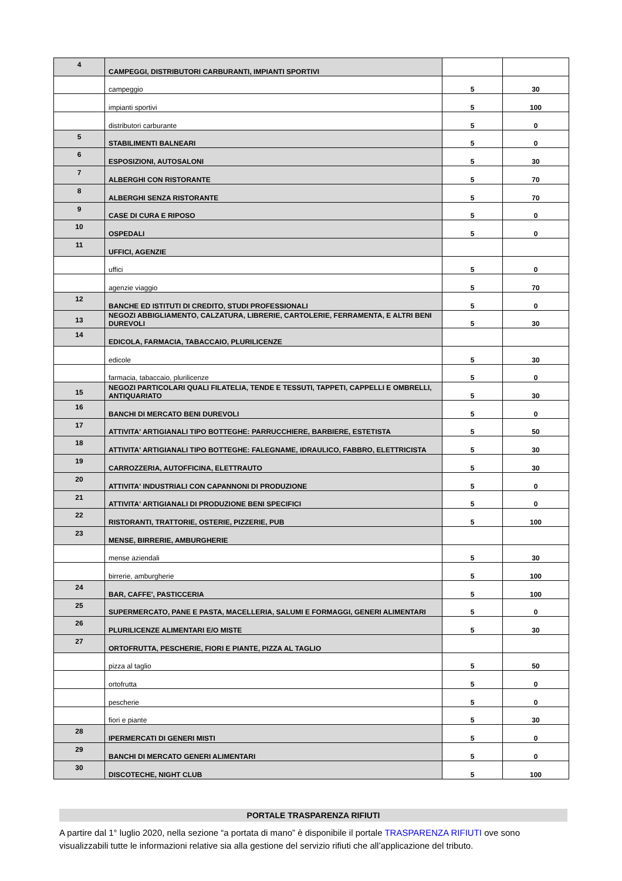| 4 | CAMPEGGI, DISTRIBUTORI CARBURANTI, IMPIANTI SPORTIVI | | |
| | campeggio | 5 | 30 |
| | impianti sportivi | 5 | 100 |
| | distributori carburante | 5 | 0 |
| 5 | STABILIMENTI BALNEARI | 5 | 0 |
| 6 | ESPOSIZIONI, AUTOSALONI | 5 | 30 |
| 7 | ALBERGHI CON RISTORANTE | 5 | 70 |
| 8 | ALBERGHI SENZA RISTORANTE | 5 | 70 |
| 9 | CASE DI CURA E RIPOSO | 5 | 0 |
| 10 | OSPEDALI | 5 | 0 |
| 11 | UFFICI, AGENZIE | | |
| | uffici | 5 | 0 |
| | agenzie viaggio | 5 | 70 |
| 12 | BANCHE ED ISTITUTI DI CREDITO, STUDI PROFESSIONALI | 5 | 0 |
| 13 | NEGOZI ABBIGLIAMENTO, CALZATURA, LIBRERIE, CARTOLERIE, FERRAMENTA, E ALTRI BENI DUREVOLI | 5 | 30 |
| 14 | EDICOLA, FARMACIA, TABACCAIO, PLURILICENZE | | |
| | edicole | 5 | 30 |
| | farmacia, tabaccaio, plurilicenze | 5 | 0 |
| 15 | NEGOZI PARTICOLARI QUALI FILATELIA, TENDE E TESSUTI, TAPPETI, CAPPELLI E OMBRELLI, ANTIQUARIATO | 5 | 30 |
| 16 | BANCHI DI MERCATO BENI DUREVOLI | 5 | 0 |
| 17 | ATTIVITA' ARTIGIANALI TIPO BOTTEGHE: PARRUCCHIERE, BARBIERE, ESTETISTA | 5 | 50 |
| 18 | ATTIVITA' ARTIGIANALI TIPO BOTTEGHE: FALEGNAME, IDRAULICO, FABBRO, ELETTRICISTA | 5 | 30 |
| 19 | CARROZZERIA, AUTOFFICINA, ELETTRAUTO | 5 | 30 |
| 20 | ATTIVITA' INDUSTRIALI CON CAPANNONI DI PRODUZIONE | 5 | 0 |
| 21 | ATTIVITA' ARTIGIANALI DI PRODUZIONE BENI SPECIFICI | 5 | 0 |
| 22 | RISTORANTI, TRATTORIE, OSTERIE, PIZZERIE, PUB | 5 | 100 |
| 23 | MENSE, BIRRERIE, AMBURGHERIE | | |
| | mense aziendali | 5 | 30 |
| | birrerie, amburgherie | 5 | 100 |
| 24 | BAR, CAFFE', PASTICCERIA | 5 | 100 |
| 25 | SUPERMERCATO, PANE E PASTA, MACELLERIA, SALUMI E FORMAGGI, GENERI ALIMENTARI | 5 | 0 |
| 26 | PLURILICENZE ALIMENTARI E/O MISTE | 5 | 30 |
| 27 | ORTOFRUTTA, PESCHERIE, FIORI E PIANTE, PIZZA AL TAGLIO | | |
| | pizza al taglio | 5 | 50 |
| | ortofrutta | 5 | 0 |
| | pescherie | 5 | 0 |
| | fiori e piante | 5 | 30 |
| 28 | IPERMERCATI DI GENERI MISTI | 5 | 0 |
| 29 | BANCHI DI MERCATO GENERI ALIMENTARI | 5 | 0 |
| 30 | DISCOTECHE, NIGHT CLUB | 5 | 100 |
PORTALE TRASPARENZA RIFIUTI
A partire dal 1° luglio 2020, nella sezione “a portata di mano” è disponibile il portale TRASPARENZA RIFIUTI ove sono visualizzabili tutte le informazioni relative sia alla gestione del servizio rifiuti che all’applicazione del tributo.